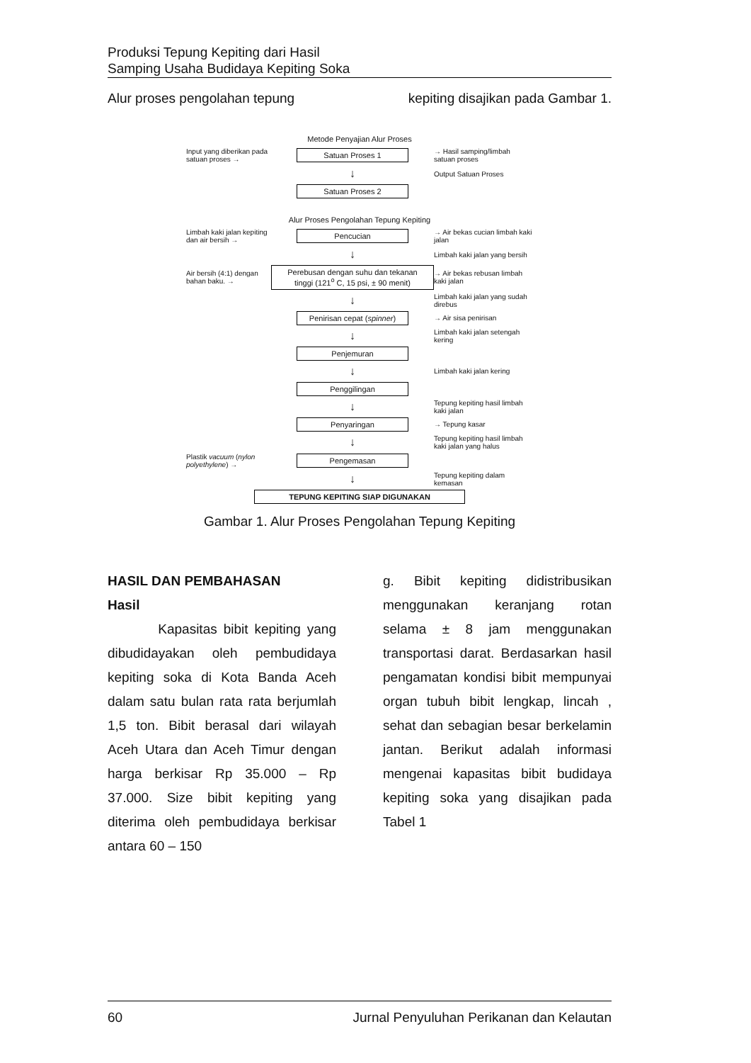Produksi Tepung Kepiting dari Hasil
Samping Usaha Budidaya Kepiting Soka
Alur proses pengolahan tepung kepiting disajikan pada Gambar 1.
Metode Penyajian Alur Proses
Input yang diberikan pada satuan proses →
Satuan Proses 1
→ Hasil samping/limbah satuan proses
↓
Output Satuan Proses
Satuan Proses 2
Alur Proses Pengolahan Tepung Kepiting
Limbah kaki jalan kepiting dan air bersih →
Pencucian
→ Air bekas cucian limbah kaki jalan
↓
Limbah kaki jalan yang bersih
Air bersih (4:1) dengan bahan baku. →
Perebusan dengan suhu dan tekanan tinggi (121<sup>o</sup> C, 15 psi, ± 90 menit)
→ Air bekas rebusan limbah kaki jalan
↓
Limbah kaki jalan yang sudah direbus
Penirisan cepat (spinner)
→ Air sisa penirisan
↓
Limbah kaki jalan setengah kering
Penjemuran
↓
Limbah kaki jalan kering
Penggilingan
↓
Tepung kepiting hasil limbah kaki jalan
Penyaringan
→ Tepung kasar
↓
Tepung kepiting hasil limbah kaki jalan yang halus
Plastik vacuum (nylon polyethylene) →
Pengemasan
↓
Tepung kepiting dalam kemasan
TEPUNG KEPITING SIAP DIGUNAKAN
Gambar 1. Alur Proses Pengolahan Tepung Kepiting
HASIL DAN PEMBAHASAN
Hasil
Kapasitas bibit kepiting yang dibudidayakan oleh pembudidaya kepiting soka di Kota Banda Aceh dalam satu bulan rata rata berjumlah 1,5 ton. Bibit berasal dari wilayah Aceh Utara dan Aceh Timur dengan harga berkisar Rp 35.000 – Rp 37.000. Size bibit kepiting yang diterima oleh pembudidaya berkisar antara 60 – 150
g. Bibit kepiting didistribusikan menggunakan keranjang rotan selama ± 8 jam menggunakan transportasi darat. Berdasarkan hasil pengamatan kondisi bibit mempunyai organ tubuh bibit lengkap, lincah , sehat dan sebagian besar berkelamin jantan. Berikut adalah informasi mengenai kapasitas bibit budidaya kepiting soka yang disajikan pada Tabel 1
60 Jurnal Penyuluhan Perikanan dan Kelautan